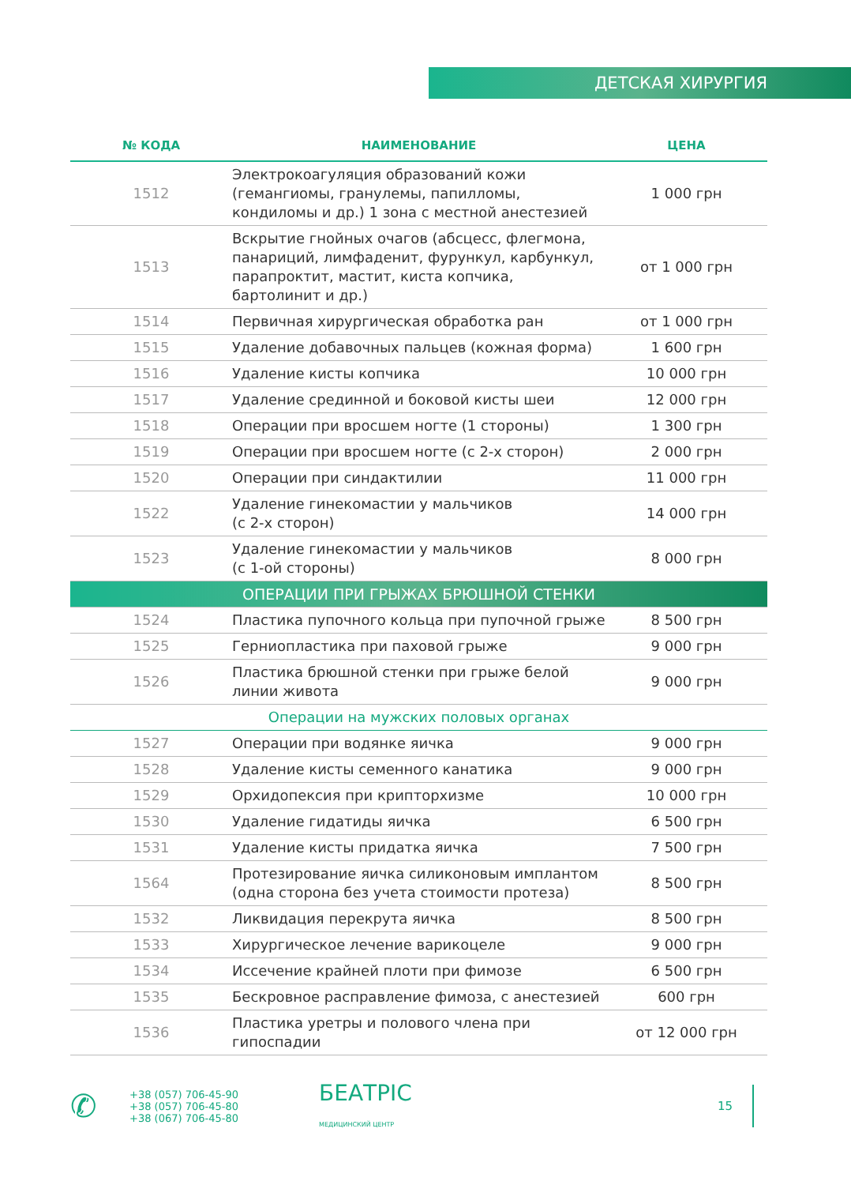ДЕТСКАЯ ХИРУРГИЯ
| № КОДА | НАИМЕНОВАНИЕ | ЦЕНА |
| --- | --- | --- |
| 1512 | Электрокоагуляция образований кожи (гемангиомы, гранулемы, папилломы, кондиломы и др.) 1 зона с местной анестезией | 1 000 грн |
| 1513 | Вскрытие гнойных очагов (абсцесс, флегмона, панариций, лимфаденит, фурункул, карбункул, парапроктит, мастит, киста копчика, бартолинит и др.) | от 1 000 грн |
| 1514 | Первичная хирургическая обработка ран | от 1 000 грн |
| 1515 | Удаление добавочных пальцев (кожная форма) | 1 600 грн |
| 1516 | Удаление кисты копчика | 10 000 грн |
| 1517 | Удаление срединной и боковой кисты шеи | 12 000 грн |
| 1518 | Операции при вросшем ногте (1 стороны) | 1 300 грн |
| 1519 | Операции при вросшем ногте (с 2-х сторон) | 2 000 грн |
| 1520 | Операции при синдактилии | 11 000 грн |
| 1522 | Удаление гинекомастии у мальчиков (с 2-х сторон) | 14 000 грн |
| 1523 | Удаление гинекомастии у мальчиков (с 1-ой стороны) | 8 000 грн |
| ОПЕРАЦИИ ПРИ ГРЫЖАХ БРЮШНОЙ СТЕНКИ | | |
| 1524 | Пластика пупочного кольца при пупочной грыже | 8 500 грн |
| 1525 | Герниопластика при паховой грыже | 9 000 грн |
| 1526 | Пластика брюшной стенки при грыже белой линии живота | 9 000 грн |
| Операции на мужских половых органах | | |
| 1527 | Операции при водянке яичка | 9 000 грн |
| 1528 | Удаление кисты семенного канатика | 9 000 грн |
| 1529 | Орхидопексия при крипторхизме | 10 000 грн |
| 1530 | Удаление гидатиды яичка | 6 500 грн |
| 1531 | Удаление кисты придатка яичка | 7 500 грн |
| 1564 | Протезирование яичка силиконовым имплантом (одна сторона без учета стоимости протеза) | 8 500 грн |
| 1532 | Ликвидация перекрута яичка | 8 500 грн |
| 1533 | Хирургическое лечение варикоцеле | 9 000 грн |
| 1534 | Иссечение крайней плоти при фимозе | 6 500 грн |
| 1535 | Бескровное расправление фимоза, с анестезией | 600 грн |
| 1536 | Пластика уретры и полового члена при гипоспадии | от 12 000 грн |
✆
+38 (057) 706-45-90
+38 (057) 706-45-80
+38 (067) 706-45-80
БЕАТРІС
МЕДИЦИНСКИЙ ЦЕНТР
15